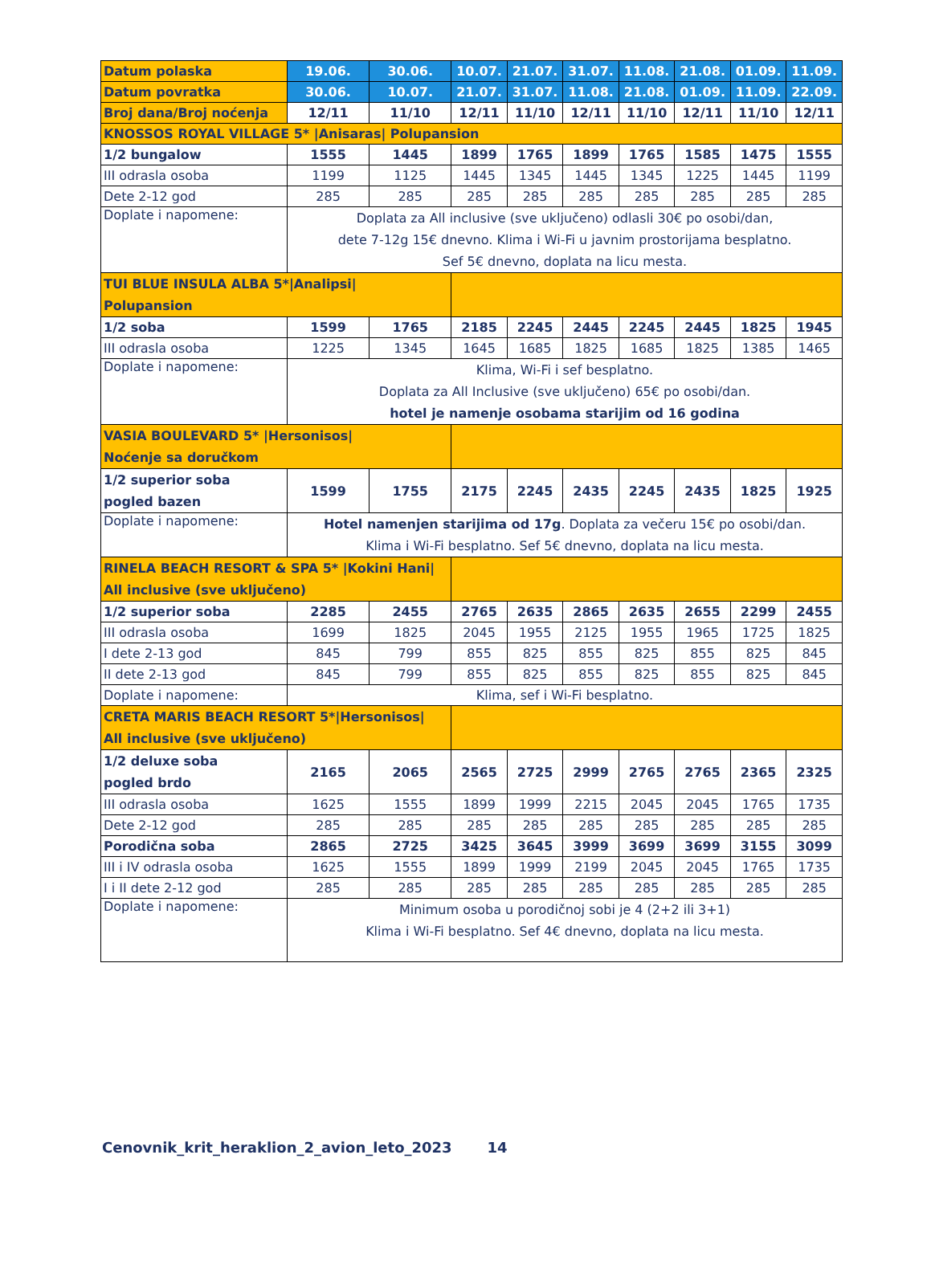| Datum polaska | 19.06. | 30.06. | 10.07. | 21.07. | 31.07. | 11.08. | 21.08. | 01.09. | 11.09. |
| Datum povratka | 30.06. | 10.07. | 21.07. | 31.07. | 11.08. | 21.08. | 01.09. | 11.09. | 22.09. |
| Broj dana/Broj noćenja | 12/11 | 11/10 | 12/11 | 11/10 | 12/11 | 11/10 | 12/11 | 11/10 | 12/11 |
| KNOSSOS ROYAL VILLAGE 5* /Anisaras/ Polupansion | | | | | | | | | |
| 1/2 bungalow | 1555 | 1445 | 1899 | 1765 | 1899 | 1765 | 1585 | 1475 | 1555 |
| III odrasla osoba | 1199 | 1125 | 1445 | 1345 | 1445 | 1345 | 1225 | 1445 | 1199 |
| Dete 2-12 god | 285 | 285 | 285 | 285 | 285 | 285 | 285 | 285 | 285 |
| Doplate i napomene: | Doplata za All inclusive (sve uključeno) odlasli 30€ po osobi/dan, dete 7-12g 15€ dnevno. Klima i Wi-Fi u javnim prostorijama besplatno. Sef 5€ dnevno, doplata na licu mesta. | | | | | | | | |
| TUI BLUE INSULA ALBA 5*/Analipsi/ Polupansion | | | | | | | | | |
| 1/2 soba | 1599 | 1765 | 2185 | 2245 | 2445 | 2245 | 2445 | 1825 | 1945 |
| III odrasla osoba | 1225 | 1345 | 1645 | 1685 | 1825 | 1685 | 1825 | 1385 | 1465 |
| Doplate i napomene: | Klima, Wi-Fi i sef besplatno. Doplata za All Inclusive (sve uključeno) 65€ po osobi/dan. hotel je namenje osobama starijim od 16 godina | | | | | | | | |
| VASIA BOULEVARD 5* /Hersonisos/ Noćenje sa doručkom | | | | | | | | | |
| 1/2 superior soba pogled bazen | 1599 | 1755 | 2175 | 2245 | 2435 | 2245 | 2435 | 1825 | 1925 |
| Doplate i napomene: | Hotel namenjen starijima od 17g . Doplata za večeru 15€ po osobi/dan. Klima i Wi-Fi besplatno. Sef 5€ dnevno, doplata na licu mesta. | | | | | | | | |
| RINELA BEACH RESORT & SPA 5* /Kokini Hani/ All inclusive (sve uključeno) | | | | | | | | | |
| 1/2 superior soba | 2285 | 2455 | 2765 | 2635 | 2865 | 2635 | 2655 | 2299 | 2455 |
| III odrasla osoba | 1699 | 1825 | 2045 | 1955 | 2125 | 1955 | 1965 | 1725 | 1825 |
| I dete 2-13 god | 845 | 799 | 855 | 825 | 855 | 825 | 855 | 825 | 845 |
| II dete 2-13 god | 845 | 799 | 855 | 825 | 855 | 825 | 855 | 825 | 845 |
| Doplate i napomene: | Klima, sef i Wi-Fi besplatno. | | | | | | | | |
| CRETA MARIS BEACH RESORT 5*/Hersonisos/ All inclusive (sve uključeno) | | | | | | | | | |
| 1/2 deluxe soba pogled brdo | 2165 | 2065 | 2565 | 2725 | 2999 | 2765 | 2765 | 2365 | 2325 |
| III odrasla osoba | 1625 | 1555 | 1899 | 1999 | 2215 | 2045 | 2045 | 1765 | 1735 |
| Dete 2-12 god | 285 | 285 | 285 | 285 | 285 | 285 | 285 | 285 | 285 |
| Porodična soba | 2865 | 2725 | 3425 | 3645 | 3999 | 3699 | 3699 | 3155 | 3099 |
| III i IV odrasla osoba | 1625 | 1555 | 1899 | 1999 | 2199 | 2045 | 2045 | 1765 | 1735 |
| I i II dete 2-12 god | 285 | 285 | 285 | 285 | 285 | 285 | 285 | 285 | 285 |
| Doplate i napomene: | Minimum osoba u porodičnoj sobi je 4 (2+2 ili 3+1) Klima i Wi-Fi besplatno. Sef 4€ dnevno, doplata na licu mesta. | | | | | | | | |
Cenovnik_krit_heraklion_2_avion_leto_2023 14